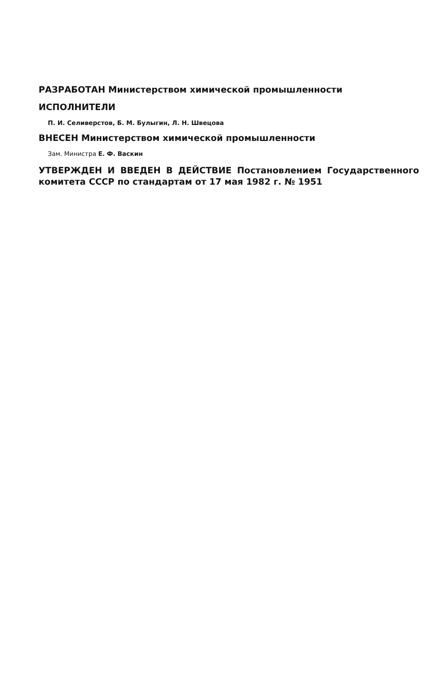РАЗРАБОТАН Министерством химической промышленности
ИСПОЛНИТЕЛИ
П. И. Селиверстов, Б. М. Булыгин, Л. Н. Швецова
ВНЕСЕН Министерством химической промышленности
Зам. Министра Е. Ф. Васкин
УТВЕРЖДЕН И ВВЕДЕН В ДЕЙСТВИЕ Постановлением Государственного комитета СССР по стандартам от 17 мая 1982 г. № 1951